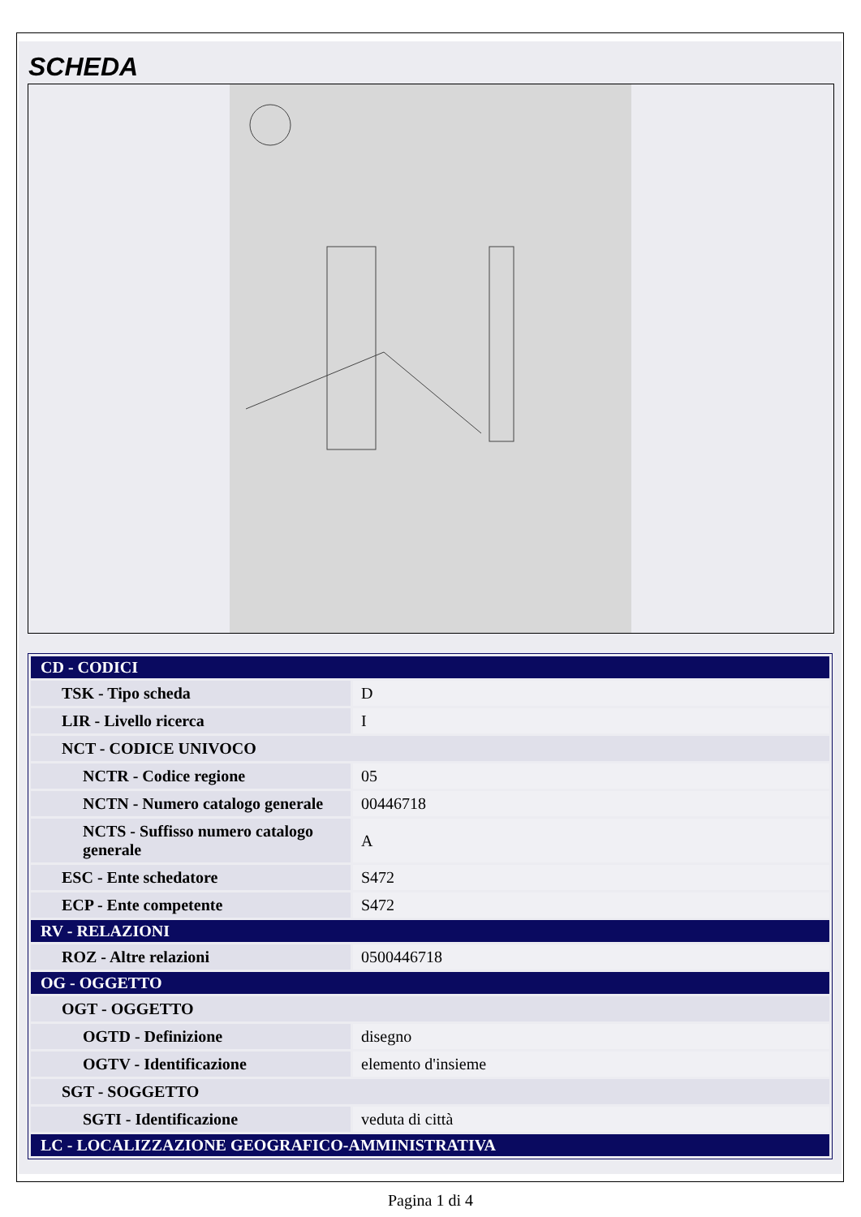SCHEDA
| CD - CODICI | |
| TSK - Tipo scheda | D |
| LIR - Livello ricerca | I |
| NCT - CODICE UNIVOCO | |
| NCTR - Codice regione | 05 |
| NCTN - Numero catalogo generale | 00446718 |
| NCTS - Suffisso numero catalogo generale | A |
| ESC - Ente schedatore | S472 |
| ECP - Ente competente | S472 |
| RV - RELAZIONI | |
| ROZ - Altre relazioni | 0500446718 |
| OG - OGGETTO | |
| OGT - OGGETTO | |
| OGTD - Definizione | disegno |
| OGTV - Identificazione | elemento d'insieme |
| SGT - SOGGETTO | |
| SGTI - Identificazione | veduta di città |
| LC - LOCALIZZAZIONE GEOGRAFICO-AMMINISTRATIVA | |
Pagina 1 di 4